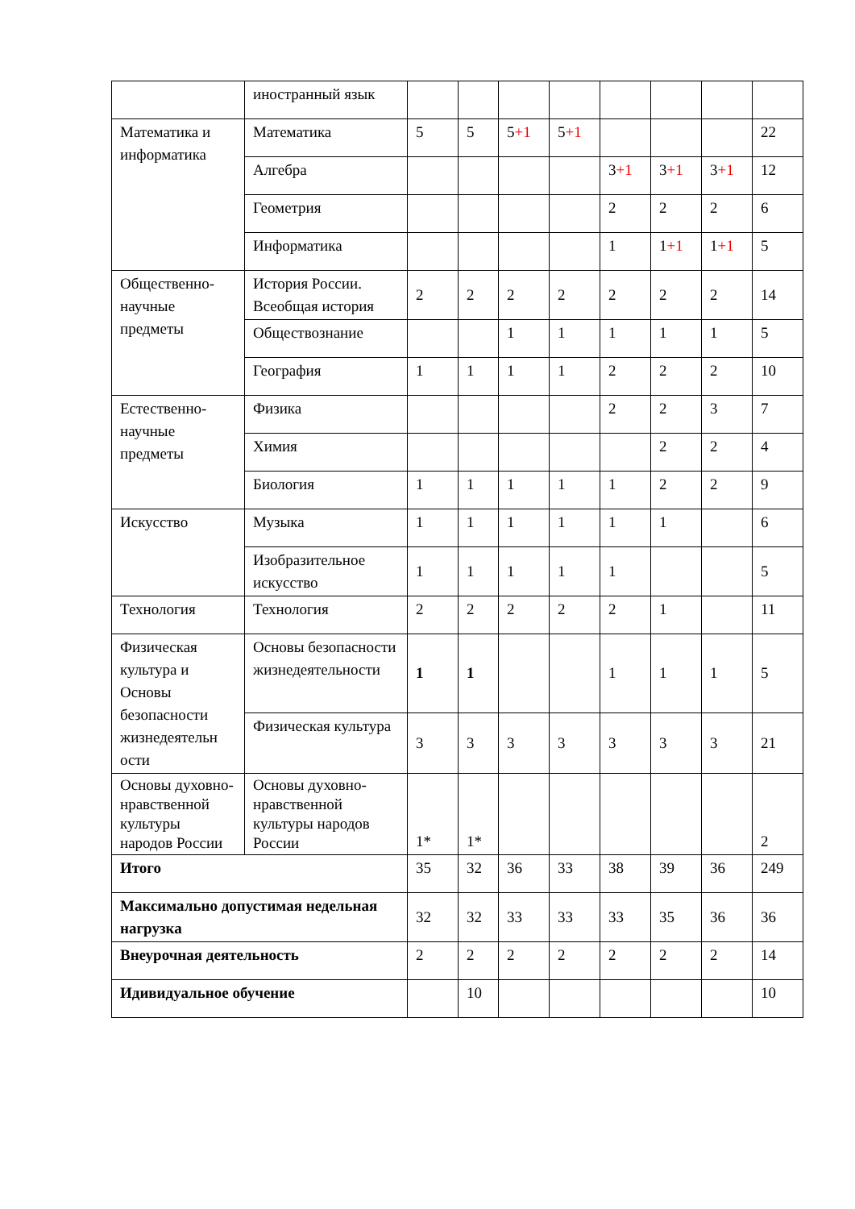| | иностранный язык | | | | | | | | |
| Математика и информатика | Математика | 5 | 5 | 5 +1 | 5 +1 | | | | 22 |
| | Алгебра | | | | | 3 +1 | 3 +1 | 3 +1 | 12 |
| | Геометрия | | | | | 2 | 2 | 2 | 6 |
| | Информатика | | | | | 1 | 1 +1 | 1 +1 | 5 |
| Общественно-научные предметы | История России. Всеобщая история | 2 | 2 | 2 | 2 | 2 | 2 | 2 | 14 |
| | Обществознание | | | 1 | 1 | 1 | 1 | 1 | 5 |
| | География | 1 | 1 | 1 | 1 | 2 | 2 | 2 | 10 |
| Естественно-научные предметы | Физика | | | | | 2 | 2 | 3 | 7 |
| | Химия | | | | | | 2 | 2 | 4 |
| | Биология | 1 | 1 | 1 | 1 | 1 | 2 | 2 | 9 |
| Искусство | Музыка | 1 | 1 | 1 | 1 | 1 | 1 | | 6 |
| | Изобразительное искусство | 1 | 1 | 1 | 1 | 1 | | | 5 |
| Технология | Технология | 2 | 2 | 2 | 2 | 2 | 1 | | 11 |
| Физическая культура и Основы безопасности жизнедеятельн ости | Основы безопасности жизнедеятельности | 1 | 1 | | | 1 | 1 | 1 | 5 |
| | Физическая культура | 3 | 3 | 3 | 3 | 3 | 3 | 3 | 21 |
| Основы духовно-нравственной культуры народов России | Основы духовно-нравственной культуры народов России | 1* | 1* | | | | | | 2 |
| Итого | | 35 | 32 | 36 | 33 | 38 | 39 | 36 | 249 |
| Максимально допустимая недельная нагрузка | | 32 | 32 | 33 | 33 | 33 | 35 | 36 | 36 |
| Внеурочная деятельность | | 2 | 2 | 2 | 2 | 2 | 2 | 2 | 14 |
| Идивидуальное обучение | | | 10 | | | | | | 10 |